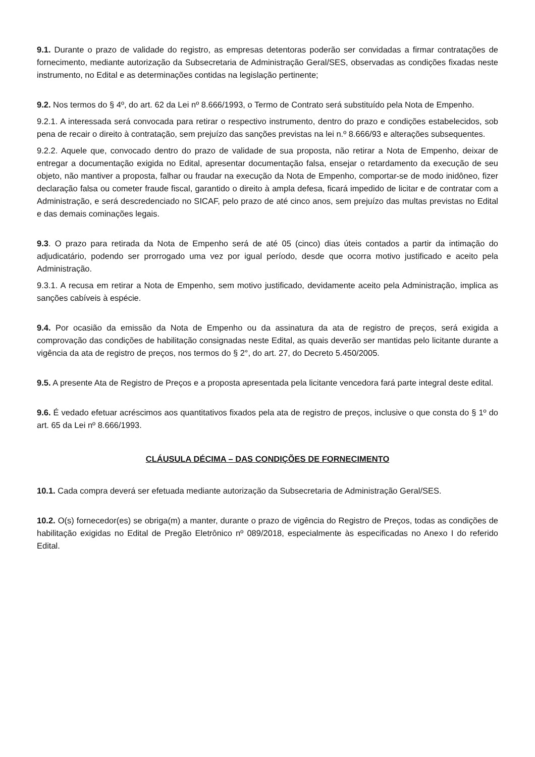9.1. Durante o prazo de validade do registro, as empresas detentoras poderão ser convidadas a firmar contratações de fornecimento, mediante autorização da Subsecretaria de Administração Geral/SES, observadas as condições fixadas neste instrumento, no Edital e as determinações contidas na legislação pertinente;
9.2. Nos termos do § 4º, do art. 62 da Lei nº 8.666/1993, o Termo de Contrato será substituído pela Nota de Empenho.
9.2.1. A interessada será convocada para retirar o respectivo instrumento, dentro do prazo e condições estabelecidos, sob pena de recair o direito à contratação, sem prejuízo das sanções previstas na lei n.º 8.666/93 e alterações subsequentes.
9.2.2. Aquele que, convocado dentro do prazo de validade de sua proposta, não retirar a Nota de Empenho, deixar de entregar a documentação exigida no Edital, apresentar documentação falsa, ensejar o retardamento da execução de seu objeto, não mantiver a proposta, falhar ou fraudar na execução da Nota de Empenho, comportar-se de modo inidôneo, fizer declaração falsa ou cometer fraude fiscal, garantido o direito à ampla defesa, ficará impedido de licitar e de contratar com a Administração, e será descredenciado no SICAF, pelo prazo de até cinco anos, sem prejuízo das multas previstas no Edital e das demais cominações legais.
9.3. O prazo para retirada da Nota de Empenho será de até 05 (cinco) dias úteis contados a partir da intimação do adjudicatário, podendo ser prorrogado uma vez por igual período, desde que ocorra motivo justificado e aceito pela Administração.
9.3.1. A recusa em retirar a Nota de Empenho, sem motivo justificado, devidamente aceito pela Administração, implica as sanções cabíveis à espécie.
9.4. Por ocasião da emissão da Nota de Empenho ou da assinatura da ata de registro de preços, será exigida a comprovação das condições de habilitação consignadas neste Edital, as quais deverão ser mantidas pelo licitante durante a vigência da ata de registro de preços, nos termos do § 2°, do art. 27, do Decreto 5.450/2005.
9.5. A presente Ata de Registro de Preços e a proposta apresentada pela licitante vencedora fará parte integral deste edital.
9.6. É vedado efetuar acréscimos aos quantitativos fixados pela ata de registro de preços, inclusive o que consta do § 1º do art. 65 da Lei nº 8.666/1993.
CLÁUSULA DÉCIMA – DAS CONDIÇÕES DE FORNECIMENTO
10.1. Cada compra deverá ser efetuada mediante autorização da Subsecretaria de Administração Geral/SES.
10.2. O(s) fornecedor(es) se obriga(m) a manter, durante o prazo de vigência do Registro de Preços, todas as condições de habilitação exigidas no Edital de Pregão Eletrônico nº 089/2018, especialmente às especificadas no Anexo I do referido Edital.